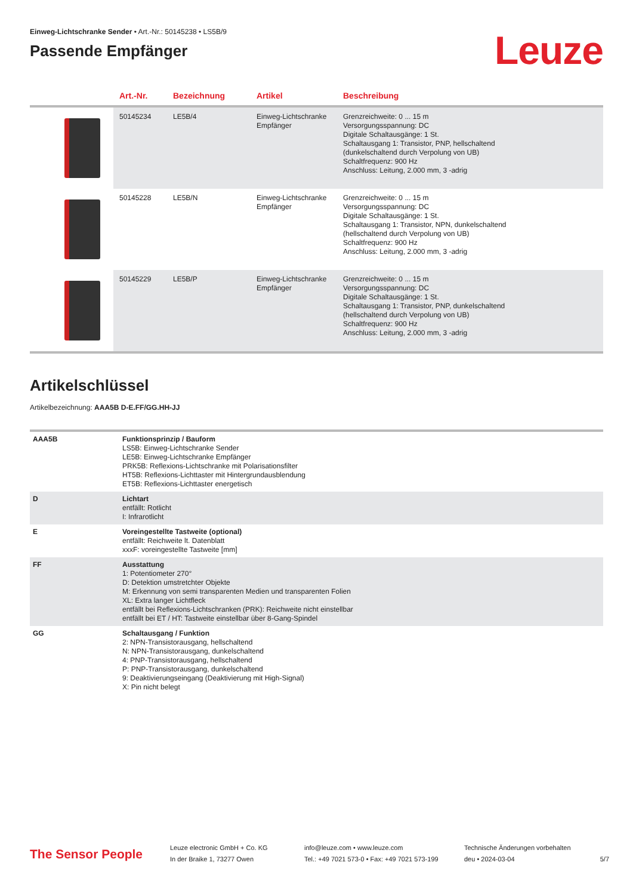Einweg-Lichtschranke Sender • Art.-Nr.: 50145238 • LS5B/9
Passende Empfänger
Leuze
| | Art.-Nr. | Bezeichnung | Artikel | Beschreibung |
| --- | --- | --- | --- | --- |
| | 50145234 | LE5B/4 | Einweg-Lichtschranke Empfänger | Grenzreichweite: 0 ... 15 m Versorgungsspannung: DC Digitale Schaltausgänge: 1 St. Schaltausgang 1: Transistor, PNP, hellschaltend (dunkelschaltend durch Verpolung von UB) Schaltfrequenz: 900 Hz Anschluss: Leitung, 2.000 mm, 3 -adrig |
| | 50145228 | LE5B/N | Einweg-Lichtschranke Empfänger | Grenzreichweite: 0 ... 15 m Versorgungsspannung: DC Digitale Schaltausgänge: 1 St. Schaltausgang 1: Transistor, NPN, dunkelschaltend (hellschaltend durch Verpolung von UB) Schaltfrequenz: 900 Hz Anschluss: Leitung, 2.000 mm, 3 -adrig |
| | 50145229 | LE5B/P | Einweg-Lichtschranke Empfänger | Grenzreichweite: 0 ... 15 m Versorgungsspannung: DC Digitale Schaltausgänge: 1 St. Schaltausgang 1: Transistor, PNP, dunkelschaltend (hellschaltend durch Verpolung von UB) Schaltfrequenz: 900 Hz Anschluss: Leitung, 2.000 mm, 3 -adrig |
Artikelschlüssel
Artikelbezeichnung: AAA5B D-E.FF/GG.HH-JJ
| AAA5B | Funktionsprinzip / Bauform LS5B: Einweg-Lichtschranke Sender LE5B: Einweg-Lichtschranke Empfänger PRK5B: Reflexions-Lichtschranke mit Polarisationsfilter HT5B: Reflexions-Lichttaster mit Hintergrundausblendung ET5B: Reflexions-Lichttaster energetisch |
| D | Lichtart entfällt: Rotlicht I: Infrarotlicht |
| E | Voreingestellte Tastweite (optional) entfällt: Reichweite lt. Datenblatt xxxF: voreingestellte Tastweite [mm] |
| FF | Ausstattung 1: Potentiometer 270° D: Detektion umstretchter Objekte M: Erkennung von semi transparenten Medien und transparenten Folien XL: Extra langer Lichtfleck entfällt bei Reflexions-Lichtschranken (PRK): Reichweite nicht einstellbar entfällt bei ET / HT: Tastweite einstellbar über 8-Gang-Spindel |
| GG | Schaltausgang / Funktion 2: NPN-Transistorausgang, hellschaltend N: NPN-Transistorausgang, dunkelschaltend 4: PNP-Transistorausgang, hellschaltend P: PNP-Transistorausgang, dunkelschaltend 9: Deaktivierungseingang (Deaktivierung mit High-Signal) X: Pin nicht belegt |
The Sensor People
Leuze electronic GmbH + Co. KG
In der Braike 1, 73277 Owen
info@leuze.com • www.leuze.com
Tel.: +49 7021 573-0 • Fax: +49 7021 573-199
Technische Änderungen vorbehalten
deu • 2024-03-04
5/7